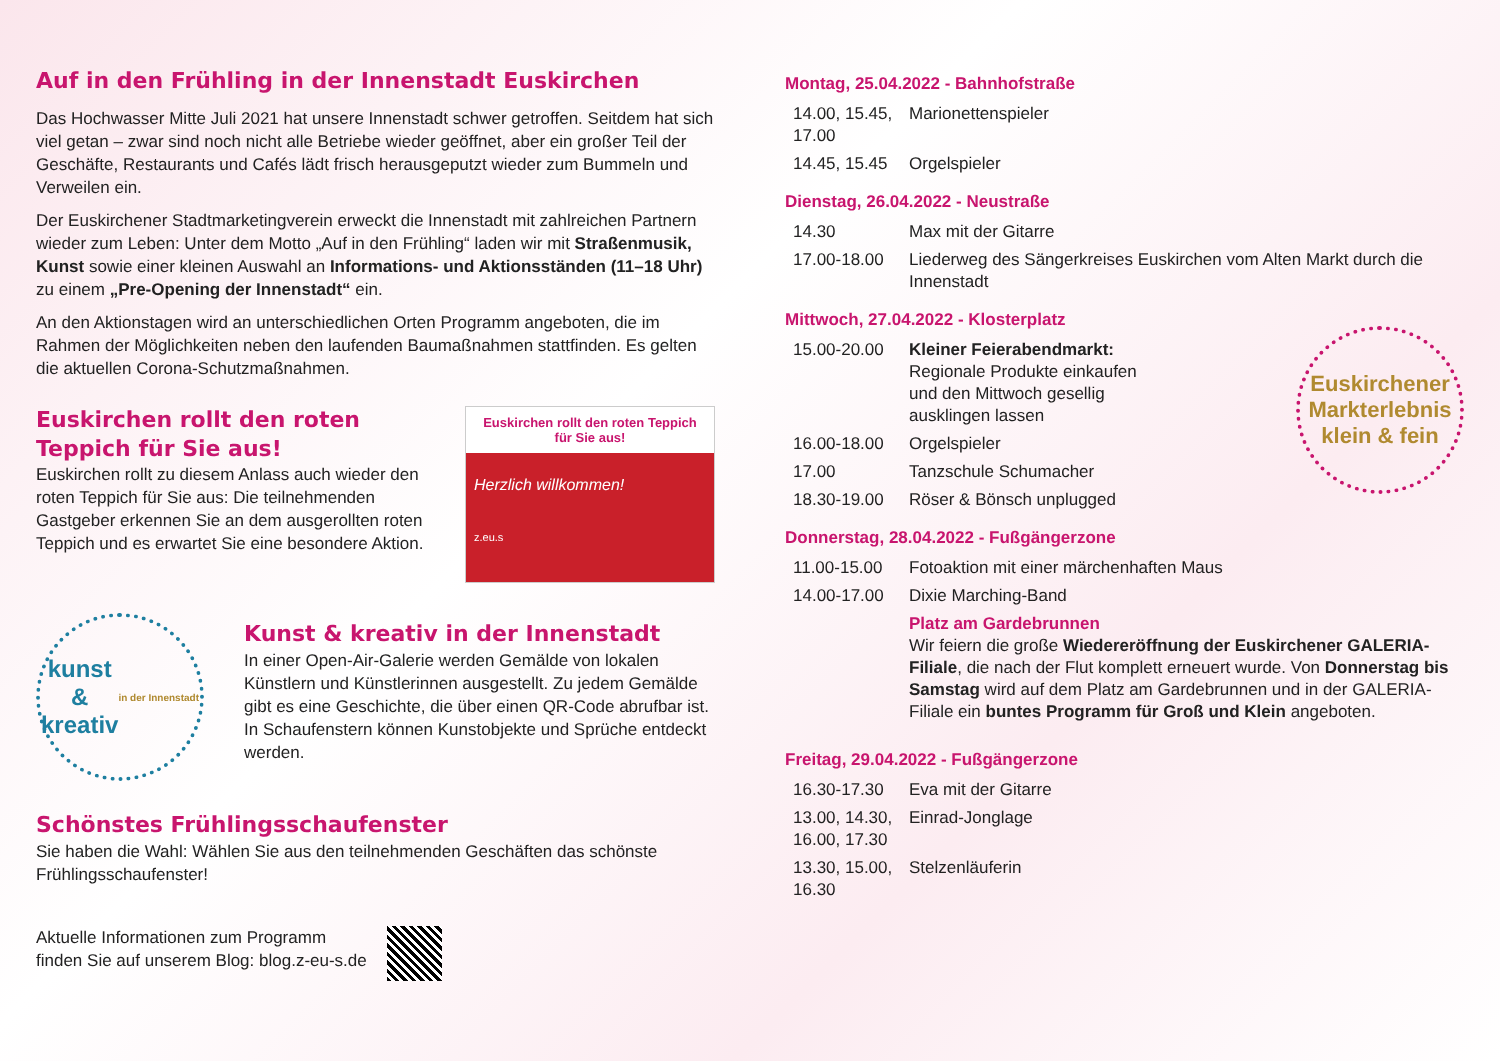Auf in den Frühling in der Innenstadt Euskirchen
Das Hochwasser Mitte Juli 2021 hat unsere Innenstadt schwer getroffen. Seitdem hat sich viel getan – zwar sind noch nicht alle Betriebe wieder geöffnet, aber ein großer Teil der Geschäfte, Restaurants und Cafés lädt frisch herausgeputzt wieder zum Bummeln und Verweilen ein.
Der Euskirchener Stadtmarketingverein erweckt die Innenstadt mit zahlreichen Partnern wieder zum Leben: Unter dem Motto „Auf in den Frühling“ laden wir mit Straßenmusik, Kunst sowie einer kleinen Auswahl an Informations- und Aktionsständen (11–18 Uhr) zu einem „Pre-Opening der Innenstadt“ ein.
An den Aktionstagen wird an unterschiedlichen Orten Programm angeboten, die im Rahmen der Möglichkeiten neben den laufenden Baumaßnahmen stattfinden. Es gelten die aktuellen Corona-Schutzmaßnahmen.
Euskirchen rollt den roten Teppich für Sie aus!
Euskirchen rollt zu diesem Anlass auch wieder den roten Teppich für Sie aus: Die teilnehmenden Gastgeber erkennen Sie an dem ausgerollten roten Teppich und es erwartet Sie eine besondere Aktion.
Euskirchen rollt den roten Teppich für Sie aus!
Herzlich willkommen!
z.eu.s
kunst
&
kreativ
in der Innenstadt
Kunst & kreativ in der Innenstadt
In einer Open-Air-Galerie werden Gemälde von lokalen Künstlern und Künstlerinnen ausgestellt. Zu jedem Gemälde gibt es eine Geschichte, die über einen QR-Code abrufbar ist. In Schaufenstern können Kunstobjekte und Sprüche entdeckt werden.
Schönstes Frühlingsschaufenster
Sie haben die Wahl: Wählen Sie aus den teilnehmenden Geschäften das schönste Frühlingsschaufenster!
Aktuelle Informationen zum Programm
finden Sie auf unserem Blog: blog.z-eu-s.de
Montag, 25.04.2022 - Bahnhofstraße
| 14.00, 15.45, 17.00 | Marionettenspieler |
| 14.45, 15.45 | Orgelspieler |
Dienstag, 26.04.2022 - Neustraße
| 14.30 | Max mit der Gitarre |
| 17.00-18.00 | Liederweg des Sängerkreises Euskirchen vom Alten Markt durch die Innenstadt |
Mittwoch, 27.04.2022 - Klosterplatz
Euskirchener Markterlebnis
klein & fein
| 15.00-20.00 | Kleiner Feierabendmarkt: Regionale Produkte einkaufen und den Mittwoch gesellig ausklingen lassen |
| 16.00-18.00 | Orgelspieler |
| 17.00 | Tanzschule Schumacher |
| 18.30-19.00 | Röser & Bönsch unplugged |
Donnerstag, 28.04.2022 - Fußgängerzone
| 11.00-15.00 | Fotoaktion mit einer märchenhaften Maus |
| 14.00-17.00 | Dixie Marching-Band |
| | Platz am Gardebrunnen Wir feiern die große Wiedereröffnung der Euskirchener GALERIA-Filiale , die nach der Flut komplett erneuert wurde. Von Donnerstag bis Samstag wird auf dem Platz am Gardebrunnen und in der GALERIA-Filiale ein buntes Programm für Groß und Klein angeboten. |
Freitag, 29.04.2022 - Fußgängerzone
| 16.30-17.30 | Eva mit der Gitarre |
| 13.00, 14.30, 16.00, 17.30 | Einrad-Jonglage |
| 13.30, 15.00, 16.30 | Stelzenläuferin |